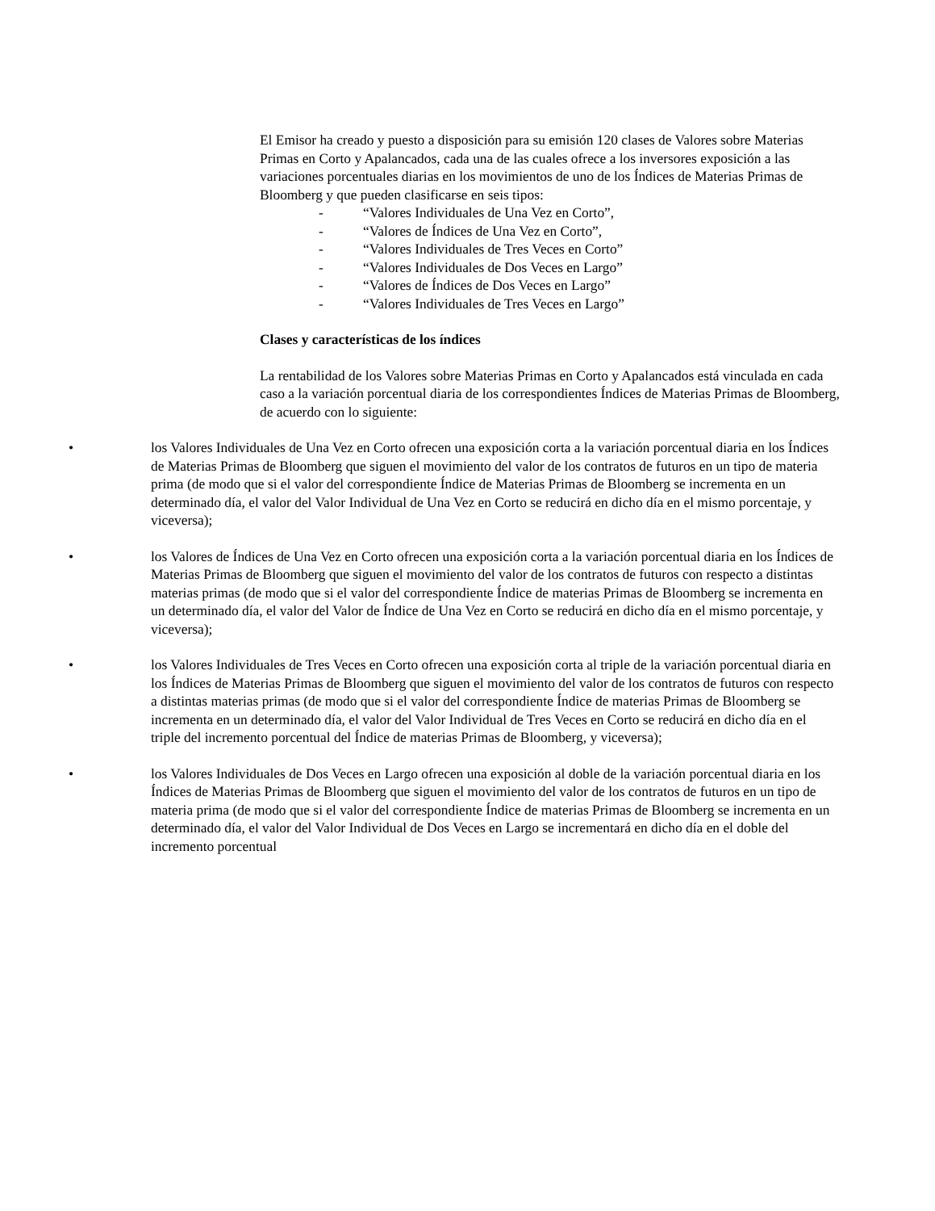El Emisor ha creado y puesto a disposición para su emisión 120 clases de Valores sobre Materias Primas en Corto y Apalancados, cada una de las cuales ofrece a los inversores exposición a las variaciones porcentuales diarias en los movimientos de uno de los Índices de Materias Primas de Bloomberg y que pueden clasificarse en seis tipos:
- “Valores Individuales de Una Vez en Corto”,
- “Valores de Índices de Una Vez en Corto”,
- “Valores Individuales de Tres Veces en Corto”
- “Valores Individuales de Dos Veces en Largo”
- “Valores de Índices de Dos Veces en Largo”
- “Valores Individuales de Tres Veces en Largo”
Clases y características de los índices
La rentabilidad de los Valores sobre Materias Primas en Corto y Apalancados está vinculada en cada caso a la variación porcentual diaria de los correspondientes Índices de Materias Primas de Bloomberg, de acuerdo con lo siguiente:
• los Valores Individuales de Una Vez en Corto ofrecen una exposición corta a la variación porcentual diaria en los Índices de Materias Primas de Bloomberg que siguen el movimiento del valor de los contratos de futuros en un tipo de materia prima (de modo que si el valor del correspondiente Índice de Materias Primas de Bloomberg se incrementa en un determinado día, el valor del Valor Individual de Una Vez en Corto se reducirá en dicho día en el mismo porcentaje, y viceversa);
• los Valores de Índices de Una Vez en Corto ofrecen una exposición corta a la variación porcentual diaria en los Índices de Materias Primas de Bloomberg que siguen el movimiento del valor de los contratos de futuros con respecto a distintas materias primas (de modo que si el valor del correspondiente Índice de materias Primas de Bloomberg se incrementa en un determinado día, el valor del Valor de Índice de Una Vez en Corto se reducirá en dicho día en el mismo porcentaje, y viceversa);
• los Valores Individuales de Tres Veces en Corto ofrecen una exposición corta al triple de la variación porcentual diaria en los Índices de Materias Primas de Bloomberg que siguen el movimiento del valor de los contratos de futuros con respecto a distintas materias primas (de modo que si el valor del correspondiente Índice de materias Primas de Bloomberg se incrementa en un determinado día, el valor del Valor Individual de Tres Veces en Corto se reducirá en dicho día en el triple del incremento porcentual del Índice de materias Primas de Bloomberg, y viceversa);
• los Valores Individuales de Dos Veces en Largo ofrecen una exposición al doble de la variación porcentual diaria en los Índices de Materias Primas de Bloomberg que siguen el movimiento del valor de los contratos de futuros en un tipo de materia prima (de modo que si el valor del correspondiente Índice de materias Primas de Bloomberg se incrementa en un determinado día, el valor del Valor Individual de Dos Veces en Largo se incrementará en dicho día en el doble del incremento porcentual